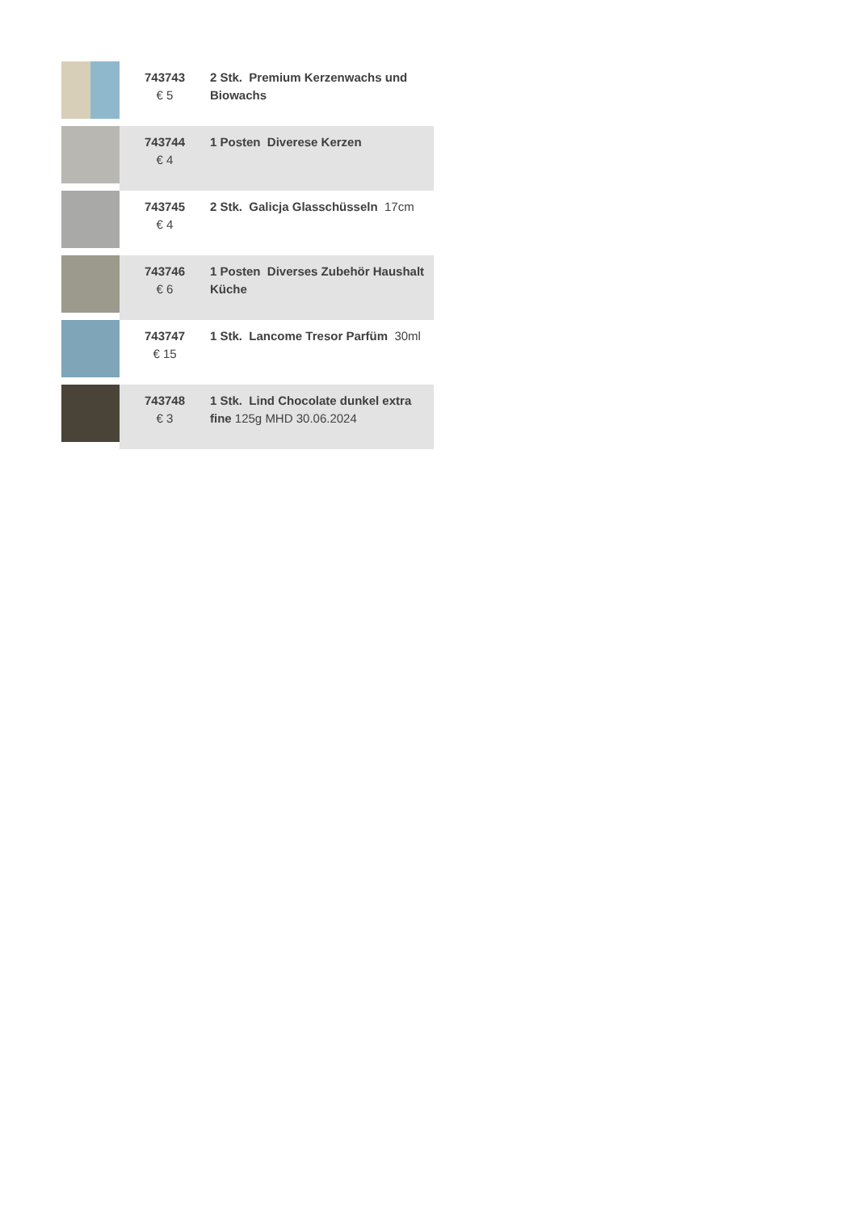| | 743743 € 5 | 2 Stk. Premium Kerzenwachs und Biowachs |
| | 743744 € 4 | 1 Posten Diverese Kerzen |
| | 743745 € 4 | 2 Stk. Galicja Glasschüsseln 17cm |
| | 743746 € 6 | 1 Posten Diverses Zubehör Haushalt Küche |
| | 743747 € 15 | 1 Stk. Lancome Tresor Parfüm 30ml |
| | 743748 € 3 | 1 Stk. Lind Chocolate dunkel extra fine 125g MHD 30.06.2024 |